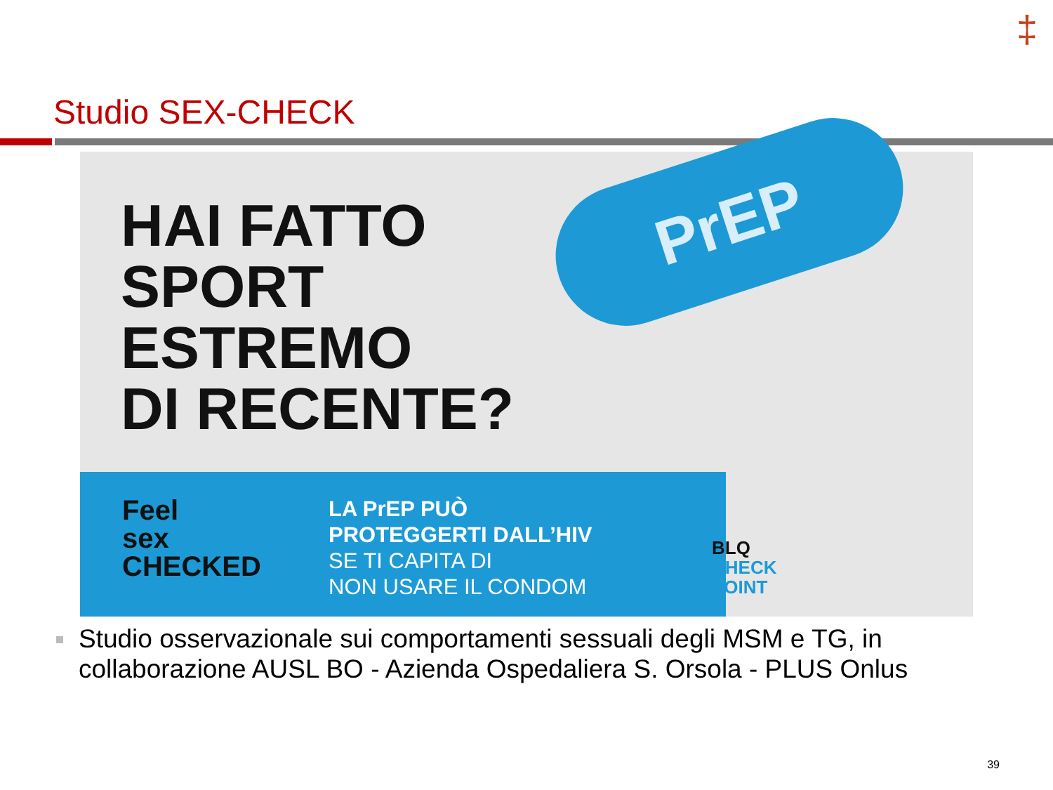‡
Studio SEX-CHECK
HAI FATTO
SPORT
ESTREMO
DI RECENTE?
PrEP
Feel
sex
CHECKED
LA PrEP PUÒ
PROTEGGERTI DALL’HIV
SE TI CAPITA DI
NON USARE IL CONDOM
BLQ
CHECK
POINT
Studio osservazionale sui comportamenti sessuali degli MSM e TG, in collaborazione AUSL BO - Azienda Ospedaliera S. Orsola - PLUS Onlus
39